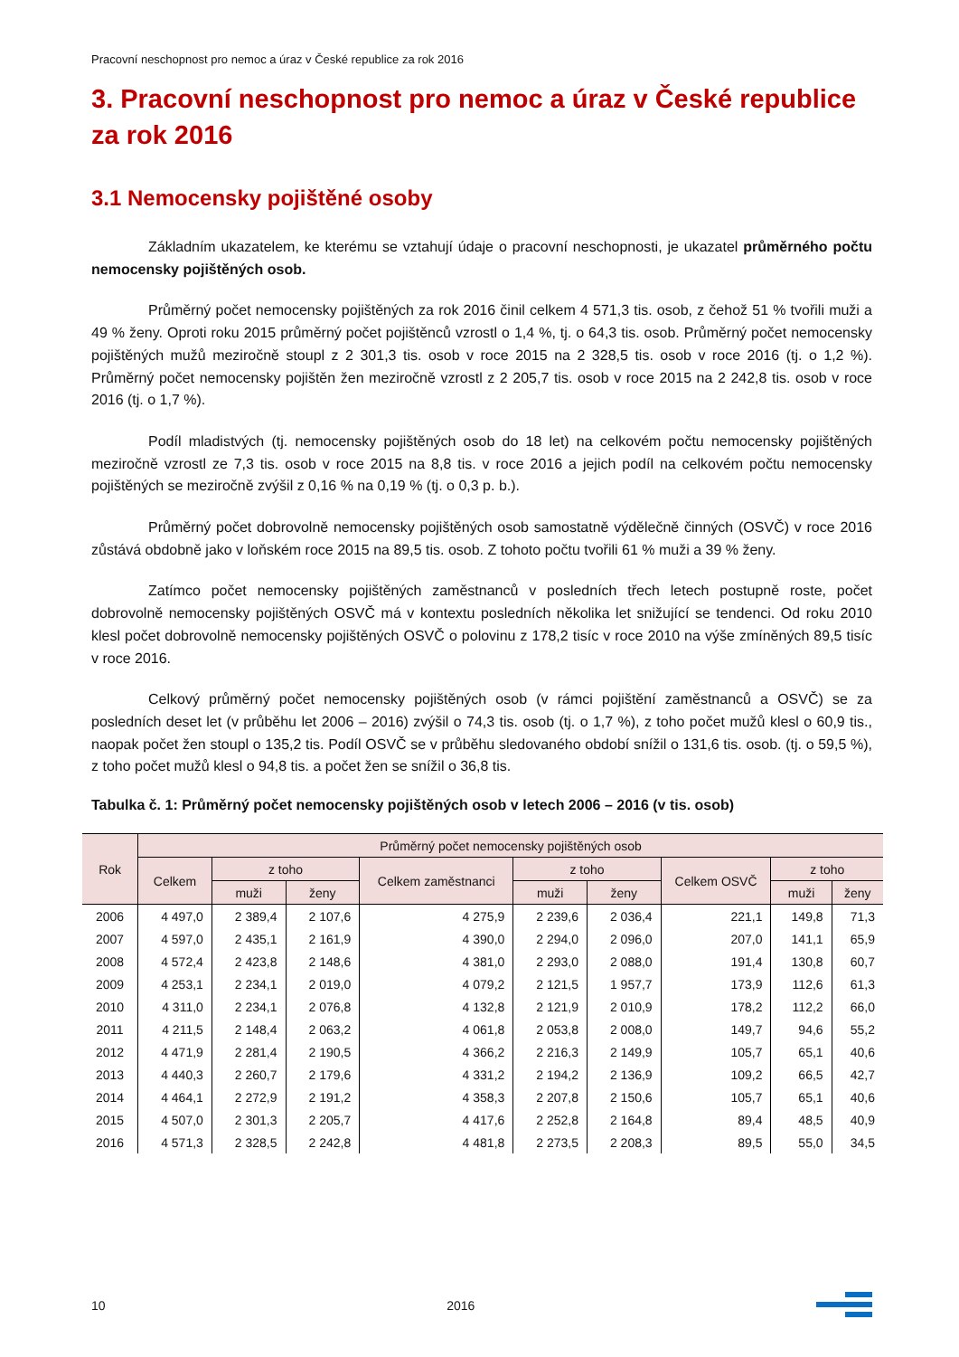Pracovní neschopnost pro nemoc a úraz v České republice za rok 2016
3. Pracovní neschopnost pro nemoc a úraz v České republice za rok 2016
3.1 Nemocensky pojištěné osoby
Základním ukazatelem, ke kterému se vztahují údaje o pracovní neschopnosti, je ukazatel průměrného počtu nemocensky pojištěných osob.
Průměrný počet nemocensky pojištěných za rok 2016 činil celkem 4 571,3 tis. osob, z čehož 51 % tvořili muži a 49 % ženy. Oproti roku 2015 průměrný počet pojištěnců vzrostl o 1,4 %, tj. o 64,3 tis. osob. Průměrný počet nemocensky pojištěných mužů meziročně stoupl z 2 301,3 tis. osob v roce 2015 na 2 328,5 tis. osob v roce 2016 (tj. o 1,2 %). Průměrný počet nemocensky pojištěn žen meziročně vzrostl z 2 205,7 tis. osob v roce 2015 na 2 242,8 tis. osob v roce 2016 (tj. o 1,7 %).
Podíl mladistvých (tj. nemocensky pojištěných osob do 18 let) na celkovém počtu nemocensky pojištěných meziročně vzrostl ze 7,3 tis. osob v roce 2015 na 8,8 tis. v roce 2016 a jejich podíl na celkovém počtu nemocensky pojištěných se meziročně zvýšil z 0,16 % na 0,19 % (tj. o 0,3 p. b.).
Průměrný počet dobrovolně nemocensky pojištěných osob samostatně výdělečně činných (OSVČ) v roce 2016 zůstává obdobně jako v loňském roce 2015 na 89,5 tis. osob. Z tohoto počtu tvořili 61 % muži a 39 % ženy.
Zatímco počet nemocensky pojištěných zaměstnanců v posledních třech letech postupně roste, počet dobrovolně nemocensky pojištěných OSVČ má v kontextu posledních několika let snižující se tendenci. Od roku 2010 klesl počet dobrovolně nemocensky pojištěných OSVČ o polovinu z 178,2 tisíc v roce 2010 na výše zmíněných 89,5 tisíc v roce 2016.
Celkový průměrný počet nemocensky pojištěných osob (v rámci pojištění zaměstnanců a OSVČ) se za posledních deset let (v průběhu let 2006 – 2016) zvýšil o 74,3 tis. osob (tj. o 1,7 %), z toho počet mužů klesl o 60,9 tis., naopak počet žen stoupl o 135,2 tis. Podíl OSVČ se v průběhu sledovaného období snížil o 131,6 tis. osob. (tj. o 59,5 %), z toho počet mužů klesl o 94,8 tis. a počet žen se snížil o 36,8 tis.
Tabulka č. 1: Průměrný počet nemocensky pojištěných osob v letech 2006 – 2016 (v tis. osob)
| Rok | Průměrný počet nemocensky pojištěných osob | | | | | | | | |
| --- | --- | --- | --- | --- | --- | --- | --- | --- | --- |
| | Celkem | z toho | | Celkem zaměstnanci | z toho | | Celkem OSVČ | z toho | |
| | | muži | ženy | | muži | ženy | | muži | ženy |
| 2006 | 4 497,0 | 2 389,4 | 2 107,6 | 4 275,9 | 2 239,6 | 2 036,4 | 221,1 | 149,8 | 71,3 |
| 2007 | 4 597,0 | 2 435,1 | 2 161,9 | 4 390,0 | 2 294,0 | 2 096,0 | 207,0 | 141,1 | 65,9 |
| 2008 | 4 572,4 | 2 423,8 | 2 148,6 | 4 381,0 | 2 293,0 | 2 088,0 | 191,4 | 130,8 | 60,7 |
| 2009 | 4 253,1 | 2 234,1 | 2 019,0 | 4 079,2 | 2 121,5 | 1 957,7 | 173,9 | 112,6 | 61,3 |
| 2010 | 4 311,0 | 2 234,1 | 2 076,8 | 4 132,8 | 2 121,9 | 2 010,9 | 178,2 | 112,2 | 66,0 |
| 2011 | 4 211,5 | 2 148,4 | 2 063,2 | 4 061,8 | 2 053,8 | 2 008,0 | 149,7 | 94,6 | 55,2 |
| 2012 | 4 471,9 | 2 281,4 | 2 190,5 | 4 366,2 | 2 216,3 | 2 149,9 | 105,7 | 65,1 | 40,6 |
| 2013 | 4 440,3 | 2 260,7 | 2 179,6 | 4 331,2 | 2 194,2 | 2 136,9 | 109,2 | 66,5 | 42,7 |
| 2014 | 4 464,1 | 2 272,9 | 2 191,2 | 4 358,3 | 2 207,8 | 2 150,6 | 105,7 | 65,1 | 40,6 |
| 2015 | 4 507,0 | 2 301,3 | 2 205,7 | 4 417,6 | 2 252,8 | 2 164,8 | 89,4 | 48,5 | 40,9 |
| 2016 | 4 571,3 | 2 328,5 | 2 242,8 | 4 481,8 | 2 273,5 | 2 208,3 | 89,5 | 55,0 | 34,5 |
10 2016